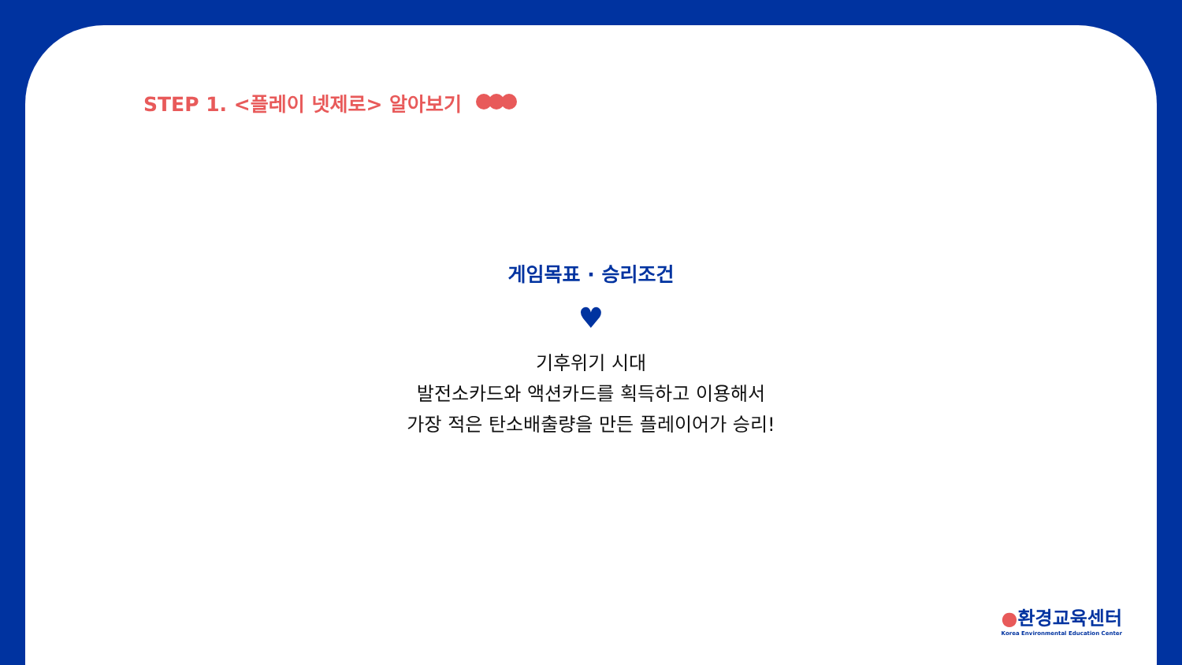STEP 1. <플레이 넷제로> 알아보기
게임목표 · 승리조건
♥
기후위기 시대
발전소카드와 액션카드를 획득하고 이용해서
가장 적은 탄소배출량을 만든 플레이어가 승리!
●환경교육센터
Korea Environmental Education Center